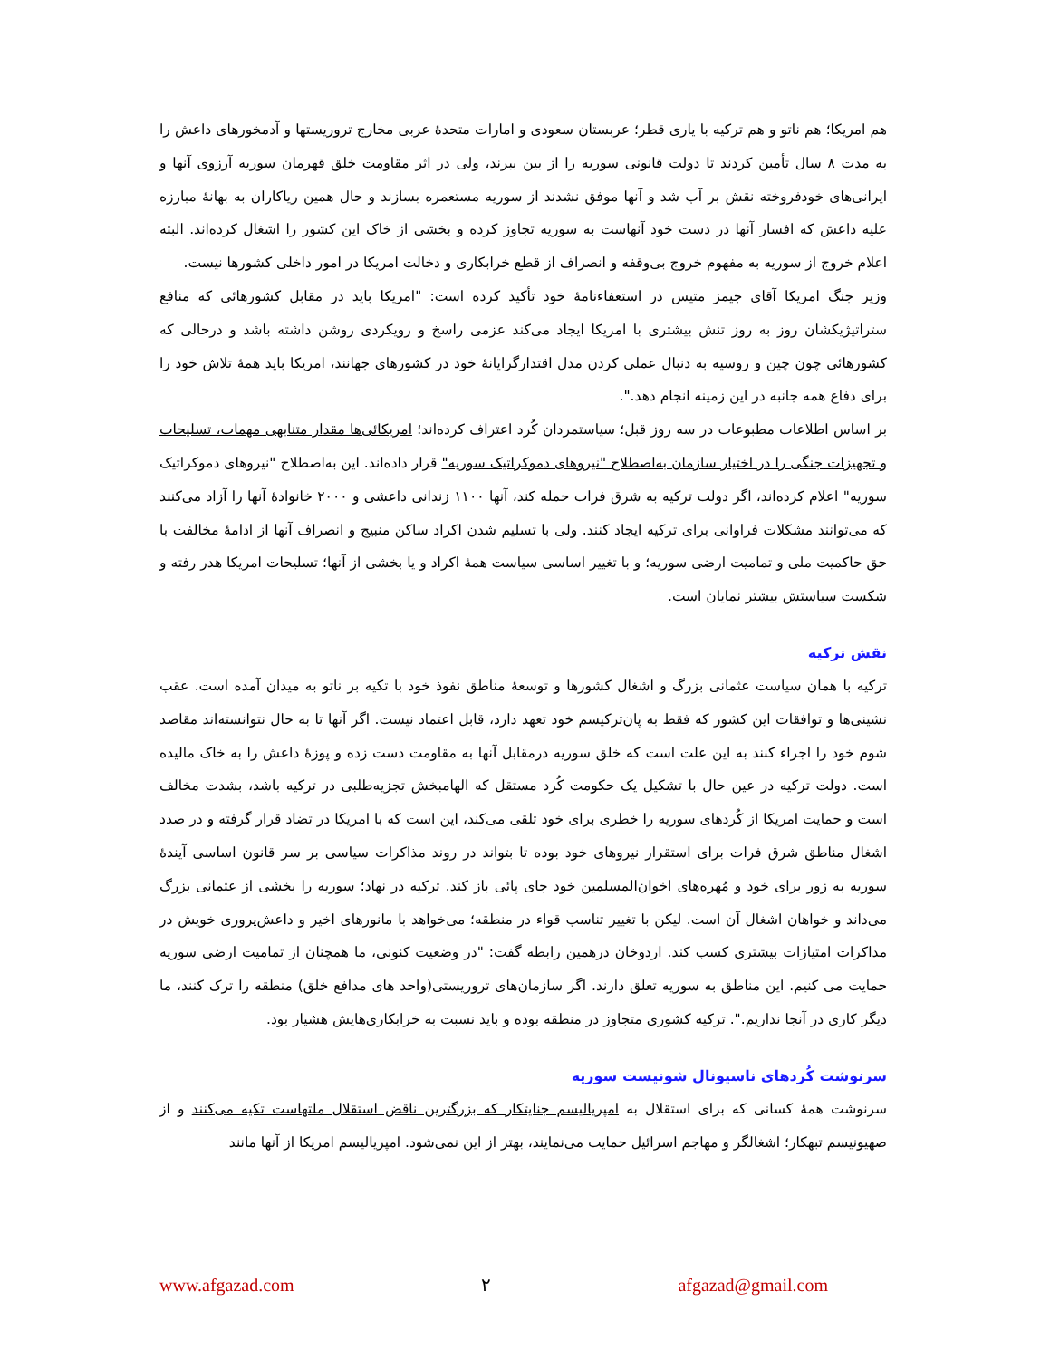هم امریکا؛ هم ناتو و هم ترکیه با یاری قطر؛ عربستان سعودی و امارات متحدهٔ عربی مخارج تروریستها و آدمخورهای داعش را به مدت ۸ سال تأمین کردند تا دولت قانونی سوریه را از بین ببرند، ولی در اثر مقاومت خلق قهرمان سوریه آرزوی آنها و ایرانی‌های خودفروخته نقش بر آب شد و آنها موفق نشدند از سوریه مستعمره بسازند و حال همین ریاکاران به بهانهٔ مبارزه علیه داعش که افسار آنها در دست خود آنهاست به سوریه تجاوز کرده و بخشی از خاک این کشور را اشغال کرده‌اند. البته اعلام خروج از سوریه به مفهوم خروج بی‌وقفه و انصراف از قطع خرابکاری و دخالت امریکا در امور داخلی کشورها نیست.
وزیر جنگ امریکا آقای جیمز متیس در استعفاءنامهٔ خود تأکید کرده است: "امریکا باید در مقابل کشورهائی که منافع ستراتیژیکشان روز به روز تنش بیشتری با امریکا ایجاد می‌کند عزمی راسخ و رویکردی روشن داشته باشد و درحالی که کشورهائی چون چین و روسیه به دنبال عملی کردن مدل اقتدارگرایانهٔ خود در کشورهای جهانند، امریکا باید همهٔ تلاش خود را برای دفاع همه جانبه در این زمینه انجام دهد.".
بر اساس اطلاعات مطبوعات در سه روز قبل؛ سیاستمردان کُرد اعتراف کرده‌اند؛ امریکائی‌ها مقدار متنابهی مهمات، تسلیحات و تجهیزات جنگی را در اختیار سازمان به‌اصطلاح "نیروهای دموکراتیک سوریه" قرار داده‌اند. این به‌اصطلاح "نیروهای دموکراتیک سوریه" اعلام کرده‌اند، اگر دولت ترکیه به شرق فرات حمله کند، آنها ۱۱۰۰ زندانی داعشی و ۲۰۰۰ خانوادهٔ آنها را آزاد می‌کنند که می‌توانند مشکلات فراوانی برای ترکیه ایجاد کنند. ولی با تسلیم شدن اکراد ساکن منبیج و انصراف آنها از ادامهٔ مخالفت با حق حاکمیت ملی و تمامیت ارضی سوریه؛ و با تغییر اساسی سیاست همهٔ اکراد و یا بخشی از آنها؛ تسلیحات امریکا هدر رفته و شکست سیاستش بیشتر نمایان است.
نقش ترکیه
ترکیه با همان سیاست عثمانی بزرگ و اشغال کشورها و توسعهٔ مناطق نفوذ خود با تکیه بر ناتو به میدان آمده است. عقب نشینی‌ها و توافقات این کشور که فقط به پان‌ترکیسم خود تعهد دارد، قابل اعتماد نیست. اگر آنها تا به حال نتوانسته‌اند مقاصد شوم خود را اجراء کنند به این علت است که خلق سوریه درمقابل آنها به مقاومت دست زده و پوزهٔ داعش را به خاک مالیده است. دولت ترکیه در عین حال با تشکیل یک حکومت کُرد مستقل که الهامبخش تجزیه‌طلبی در ترکیه باشد، بشدت مخالف است و حمایت امریکا از کُردهای سوریه را خطری برای خود تلقی می‌کند، این است که با امریکا در تضاد قرار گرفته و در صدد اشغال مناطق شرق فرات برای استقرار نیروهای خود بوده تا بتواند در روند مذاکرات سیاسی بر سر قانون اساسی آیندهٔ سوریه به زور برای خود و مُهره‌های اخوان‌المسلمین خود جای پائی باز کند. ترکیه در نهاد؛ سوریه را بخشی از عثمانی بزرگ می‌داند و خواهان اشغال آن است. لیکن با تغییر تناسب قواء در منطقه؛ می‌خواهد با مانورهای اخیر و داعش‌پروری خویش در مذاکرات امتیازات بیشتری کسب کند. اردوخان درهمین رابطه گفت: "در وضعیت کنونی، ما همچنان از تمامیت ارضی سوریه حمایت می کنیم. این مناطق به سوریه تعلق دارند. اگر سازمان‌های تروریستی(واحد های مدافع خلق) منطقه را ترک کنند، ما دیگر کاری در آنجا نداریم.". ترکیه کشوری متجاوز در منطقه بوده و باید نسبت به خرابکاری‌هایش هشیار بود.
سرنوشت کُردهای ناسیونال شونیست سوریه
سرنوشت همهٔ کسانی که برای استقلال به امپریالیسم جنایتکار که بزرگترین ناقض استقلال ملتهاست تکیه می‌کنند و از صهیونیسم تبهکار؛ اشغالگر و مهاجم اسرائیل حمایت می‌نمایند، بهتر از این نمی‌شود. امپریالیسم امریکا از آنها مانند
www.afgazad.com ۲ afgazad@gmail.com